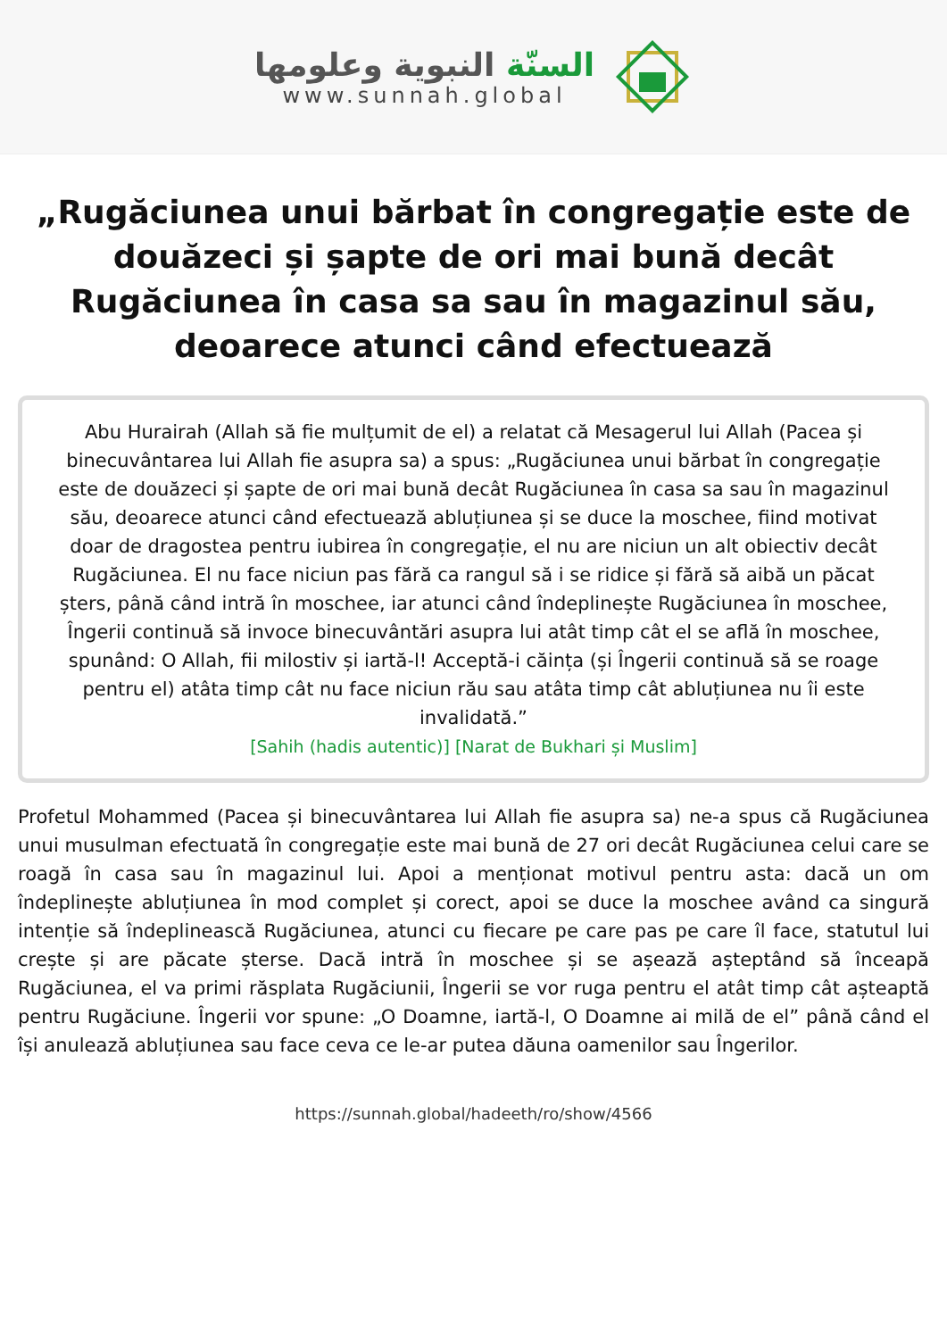السنّة النبوية وعلومها
www.sunnah.global
„Rugăciunea unui bărbat în congregație este de douăzeci și șapte de ori mai bună decât Rugăciunea în casa sa sau în magazinul său, deoarece atunci când efectuează
Abu Hurairah (Allah să fie mulțumit de el) a relatat că Mesagerul lui Allah (Pacea și binecuvântarea lui Allah fie asupra sa) a spus: „Rugăciunea unui bărbat în congregație este de douăzeci și șapte de ori mai bună decât Rugăciunea în casa sa sau în magazinul său, deoarece atunci când efectuează abluțiunea și se duce la moschee, fiind motivat doar de dragostea pentru iubirea în congregație, el nu are niciun un alt obiectiv decât Rugăciunea. El nu face niciun pas fără ca rangul să i se ridice și fără să aibă un păcat șters, până când intră în moschee, iar atunci când îndeplinește Rugăciunea în moschee, Îngerii continuă să invoce binecuvântări asupra lui atât timp cât el se află în moschee, spunând: O Allah, fii milostiv și iartă-l! Acceptă-i căința (și Îngerii continuă să se roage pentru el) atâta timp cât nu face niciun rău sau atâta timp cât abluțiunea nu îi este invalidată.”
[Sahih (hadis autentic)] [Narat de Bukhari și Muslim]
Profetul Mohammed (Pacea și binecuvântarea lui Allah fie asupra sa) ne-a spus că Rugăciunea unui musulman efectuată în congregație este mai bună de 27 ori decât Rugăciunea celui care se roagă în casa sau în magazinul lui. Apoi a menționat motivul pentru asta: dacă un om îndeplinește abluțiunea în mod complet și corect, apoi se duce la moschee având ca singură intenție să îndeplinească Rugăciunea, atunci cu fiecare pe care pas pe care îl face, statutul lui crește și are păcate șterse. Dacă intră în moschee și se așează așteptând să înceapă Rugăciunea, el va primi răsplata Rugăciunii, Îngerii se vor ruga pentru el atât timp cât așteaptă pentru Rugăciune. Îngerii vor spune: „O Doamne, iartă-l, O Doamne ai milă de el” până când el își anulează abluțiunea sau face ceva ce le-ar putea dăuna oamenilor sau Îngerilor.
https://sunnah.global/hadeeth/ro/show/4566